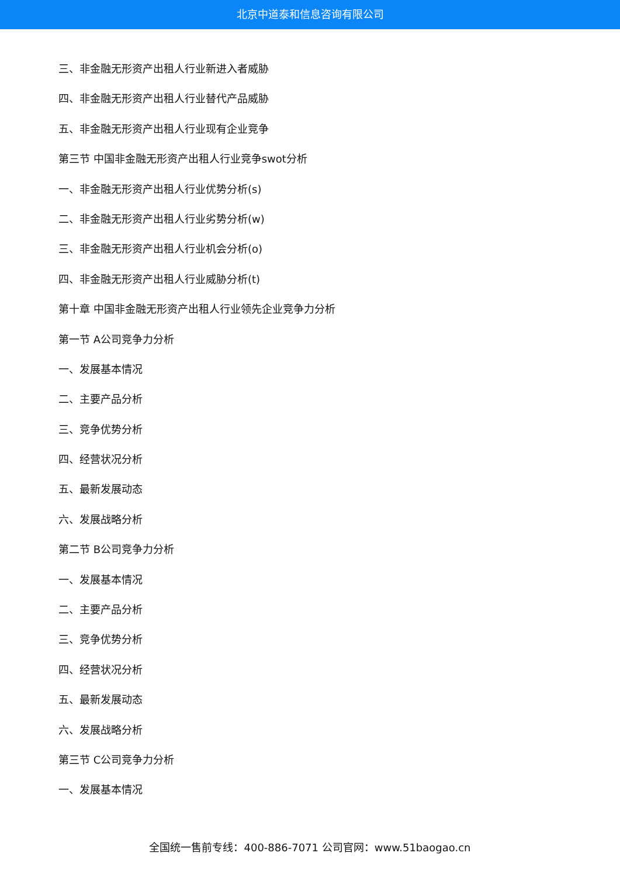北京中道泰和信息咨询有限公司
三、非金融无形资产出租人行业新进入者威胁
四、非金融无形资产出租人行业替代产品威胁
五、非金融无形资产出租人行业现有企业竞争
第三节 中国非金融无形资产出租人行业竞争swot分析
一、非金融无形资产出租人行业优势分析(s)
二、非金融无形资产出租人行业劣势分析(w)
三、非金融无形资产出租人行业机会分析(o)
四、非金融无形资产出租人行业威胁分析(t)
第十章 中国非金融无形资产出租人行业领先企业竞争力分析
第一节 A公司竞争力分析
一、发展基本情况
二、主要产品分析
三、竞争优势分析
四、经营状况分析
五、最新发展动态
六、发展战略分析
第二节 B公司竞争力分析
一、发展基本情况
二、主要产品分析
三、竞争优势分析
四、经营状况分析
五、最新发展动态
六、发展战略分析
第三节 C公司竞争力分析
一、发展基本情况
全国统一售前专线：400-886-7071 公司官网：www.51baogao.cn